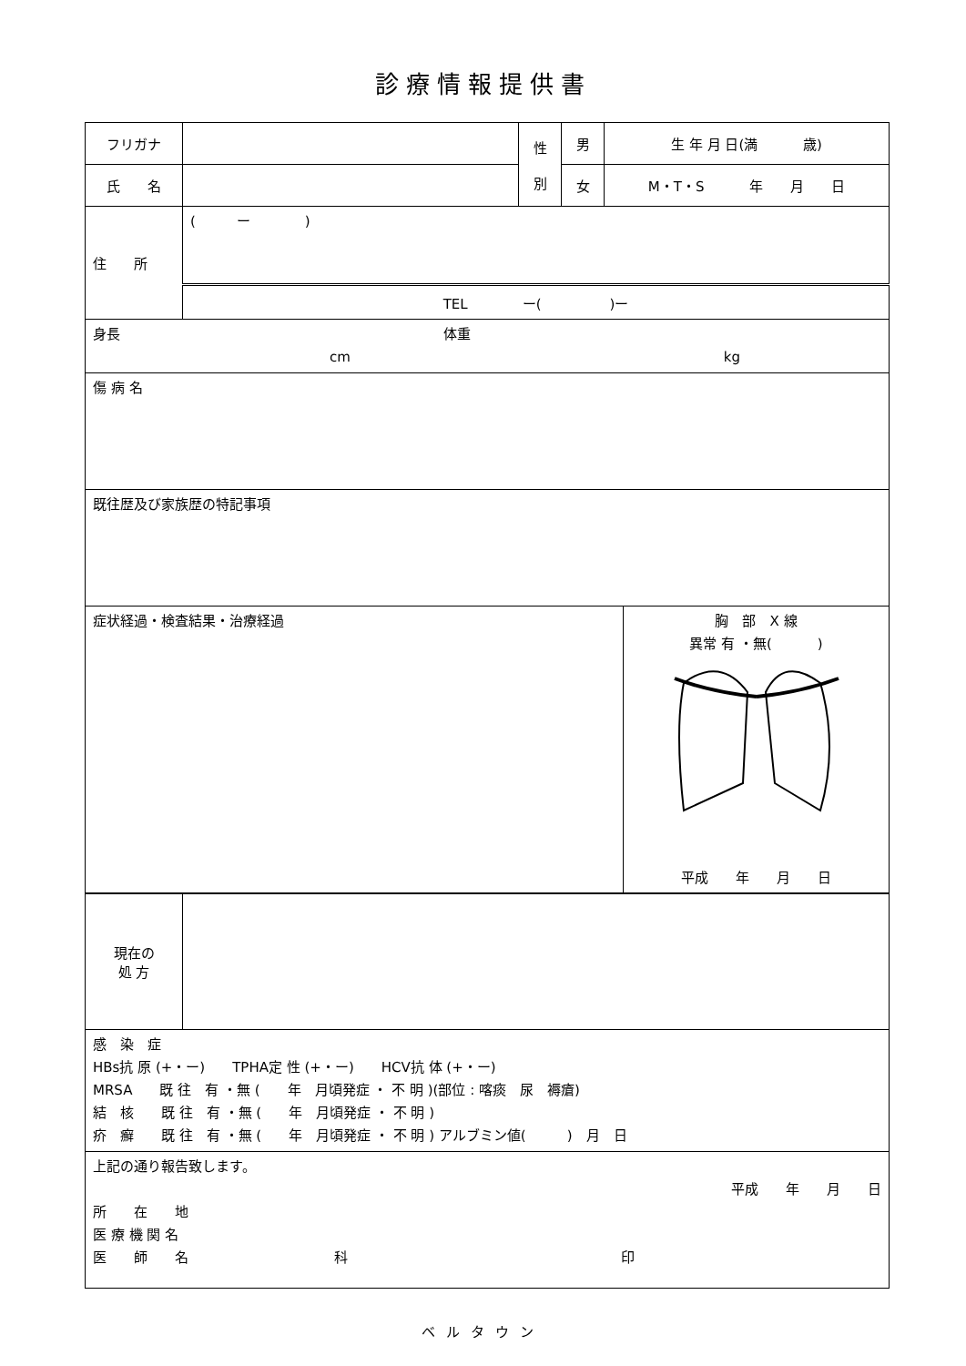診療情報提供書
| フリガナ | | 性 別 | 男 | 生 年 月 日(満 歳) |
| 氏 名 | | | 女 | M・T・S 年 月 日 |
| 住 所 | ( ー ) | | | |
| | TEL ー( )ー | | | |
| 身長 体重 cm kg | | | | |
| 傷 病 名 | | | | |
| 既往歴及び家族歴の特記事項 | | | | |
| 症状経過・検査結果・治療経過 | 胸 部 X 線 異常 有 ・無( ) 平成 年 月 日 |
| 現在の 処 方 | |
| 感 染 症 HBs抗 原 (+・ー) TPHA定 性 (+・ー) HCV抗 体 (+・ー) MRSA 既 往 有 ・無 ( 年 月頃発症 ・ 不 明 )(部位 : 喀痰 尿 褥瘡) 結 核 既 往 有 ・無 ( 年 月頃発症 ・ 不 明 ) 疥 癬 既 往 有 ・無 ( 年 月頃発症 ・ 不 明 ) アルブミン値( ) 月 日 | |
| 上記の通り報告致します。 平成 年 月 日 所 在 地 医 療 機 関 名 医 師 名 科 印 | |
ベルタウン